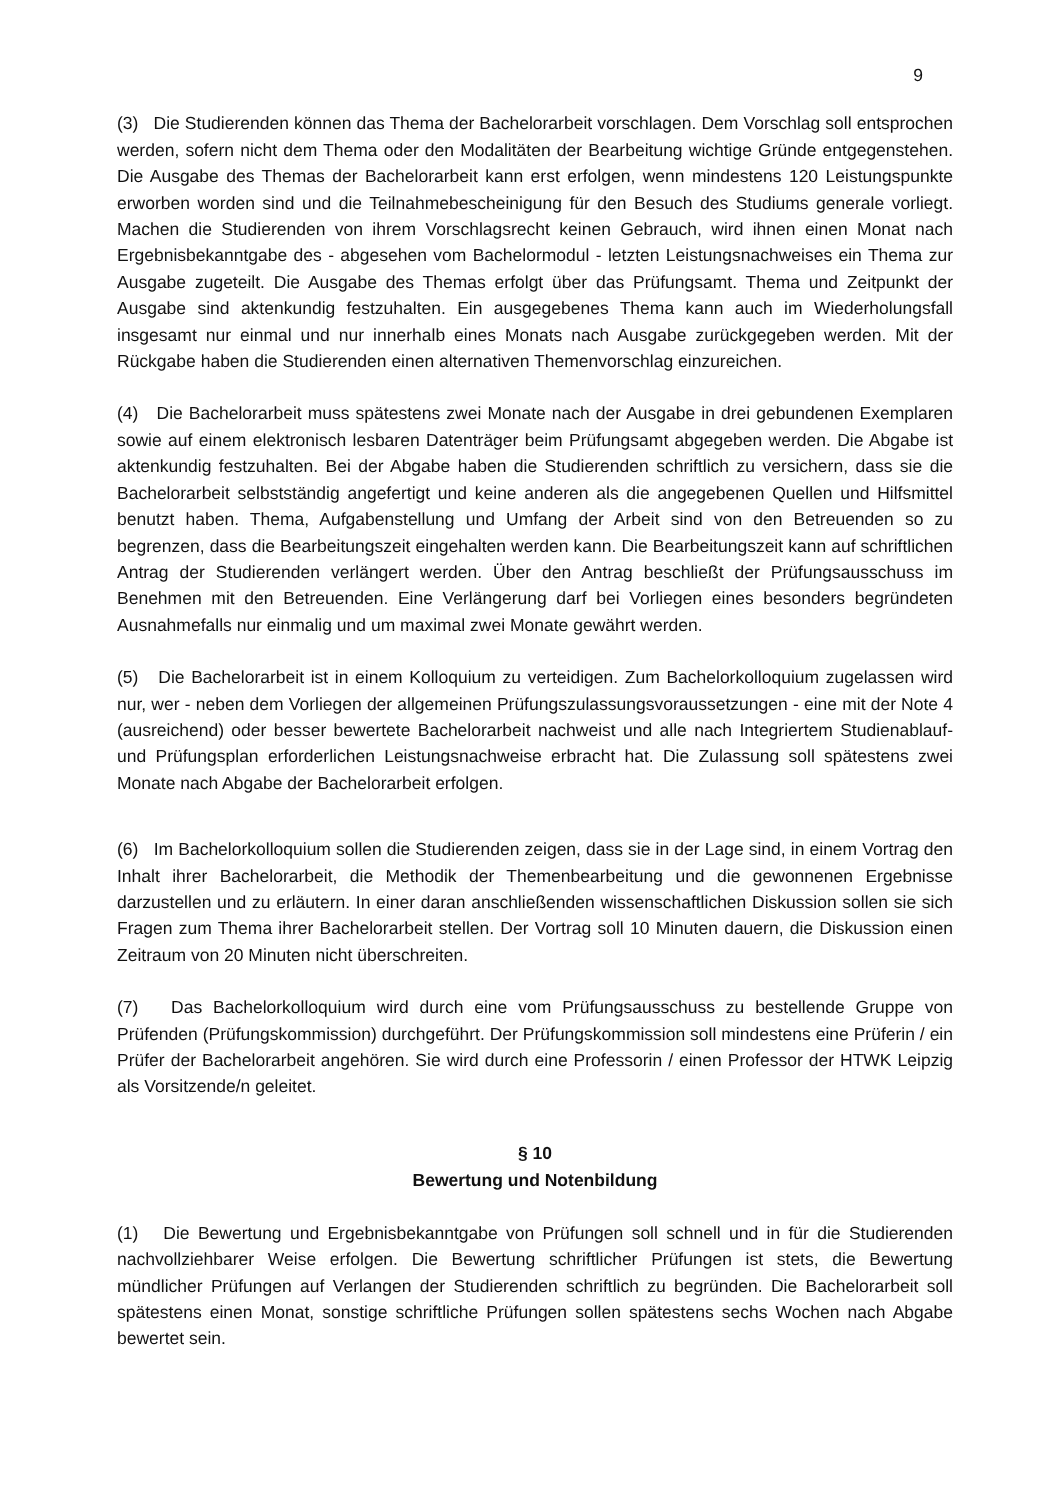9
(3) Die Studierenden können das Thema der Bachelorarbeit vorschlagen. Dem Vorschlag soll entsprochen werden, sofern nicht dem Thema oder den Modalitäten der Bearbeitung wichtige Gründe entgegenstehen. Die Ausgabe des Themas der Bachelorarbeit kann erst erfolgen, wenn mindestens 120 Leistungspunkte erworben worden sind und die Teilnahmebescheinigung für den Besuch des Studiums generale vorliegt. Machen die Studierenden von ihrem Vorschlagsrecht keinen Gebrauch, wird ihnen einen Monat nach Ergebnisbekanntgabe des - abgesehen vom Bachelormodul - letzten Leistungsnachweises ein Thema zur Ausgabe zugeteilt. Die Ausgabe des Themas erfolgt über das Prüfungsamt. Thema und Zeitpunkt der Ausgabe sind aktenkundig festzuhalten. Ein ausgegebenes Thema kann auch im Wiederholungsfall insgesamt nur einmal und nur innerhalb eines Monats nach Ausgabe zurückgegeben werden. Mit der Rückgabe haben die Studierenden einen alternativen Themenvorschlag einzureichen.
(4) Die Bachelorarbeit muss spätestens zwei Monate nach der Ausgabe in drei gebundenen Exemplaren sowie auf einem elektronisch lesbaren Datenträger beim Prüfungsamt abgegeben werden. Die Abgabe ist aktenkundig festzuhalten. Bei der Abgabe haben die Studierenden schriftlich zu versichern, dass sie die Bachelorarbeit selbstständig angefertigt und keine anderen als die angegebenen Quellen und Hilfsmittel benutzt haben. Thema, Aufgabenstellung und Umfang der Arbeit sind von den Betreuenden so zu begrenzen, dass die Bearbeitungszeit eingehalten werden kann. Die Bearbeitungszeit kann auf schriftlichen Antrag der Studierenden verlängert werden. Über den Antrag beschließt der Prüfungsausschuss im Benehmen mit den Betreuenden. Eine Verlängerung darf bei Vorliegen eines besonders begründeten Ausnahmefalls nur einmalig und um maximal zwei Monate gewährt werden.
(5) Die Bachelorarbeit ist in einem Kolloquium zu verteidigen. Zum Bachelorkolloquium zugelassen wird nur, wer - neben dem Vorliegen der allgemeinen Prüfungszulassungsvoraussetzungen - eine mit der Note 4 (ausreichend) oder besser bewertete Bachelorarbeit nachweist und alle nach Integriertem Studienablauf- und Prüfungsplan erforderlichen Leistungsnachweise erbracht hat. Die Zulassung soll spätestens zwei Monate nach Abgabe der Bachelorarbeit erfolgen.
(6) Im Bachelorkolloquium sollen die Studierenden zeigen, dass sie in der Lage sind, in einem Vortrag den Inhalt ihrer Bachelorarbeit, die Methodik der Themenbearbeitung und die gewonnenen Ergebnisse darzustellen und zu erläutern. In einer daran anschließenden wissenschaftlichen Diskussion sollen sie sich Fragen zum Thema ihrer Bachelorarbeit stellen. Der Vortrag soll 10 Minuten dauern, die Diskussion einen Zeitraum von 20 Minuten nicht überschreiten.
(7) Das Bachelorkolloquium wird durch eine vom Prüfungsausschuss zu bestellende Gruppe von Prüfenden (Prüfungskommission) durchgeführt. Der Prüfungskommission soll mindestens eine Prüferin / ein Prüfer der Bachelorarbeit angehören. Sie wird durch eine Professorin / einen Professor der HTWK Leipzig als Vorsitzende/n geleitet.
§ 10
Bewertung und Notenbildung
(1) Die Bewertung und Ergebnisbekanntgabe von Prüfungen soll schnell und in für die Studierenden nachvollziehbarer Weise erfolgen. Die Bewertung schriftlicher Prüfungen ist stets, die Bewertung mündlicher Prüfungen auf Verlangen der Studierenden schriftlich zu begründen. Die Bachelorarbeit soll spätestens einen Monat, sonstige schriftliche Prüfungen sollen spätestens sechs Wochen nach Abgabe bewertet sein.